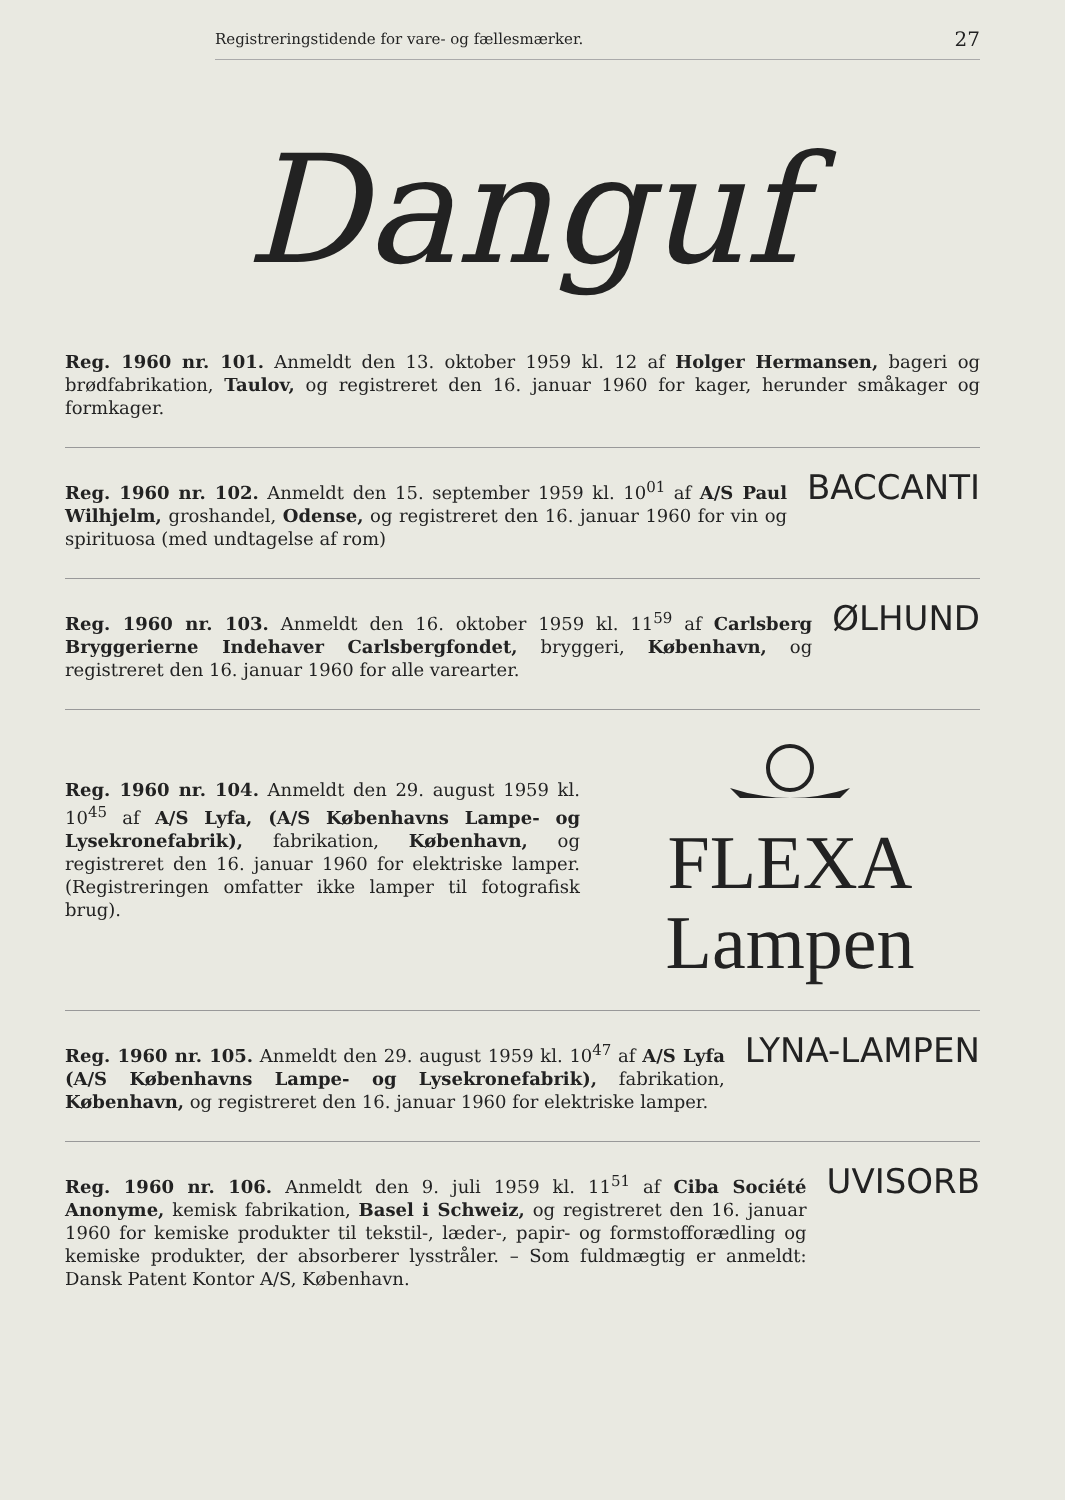Registreringstidende for vare- og fællesmærker. 27
Danguf
Reg. 1960 nr. 101. Anmeldt den 13. oktober 1959 kl. 12 af Holger Hermansen, bageri og brødfabrikation, Taulov, og registreret den 16. januar 1960 for kager, herunder småkager og formkager.
Reg. 1960 nr. 102. Anmeldt den 15. september 1959 kl. 10<sup>01</sup> af A/S Paul Wilhjelm, groshandel, Odense, og registreret den 16. januar 1960 for vin og spirituosa (med undtagelse af rom)
BACCANTI
Reg. 1960 nr. 103. Anmeldt den 16. oktober 1959 kl. 11<sup>59</sup> af Carlsberg Bryggerierne Indehaver Carlsbergfondet, bryggeri, København, og registreret den 16. januar 1960 for alle varearter.
ØLHUND
Reg. 1960 nr. 104. Anmeldt den 29. august 1959 kl. 10<sup>45</sup> af A/S Lyfa, (A/S Københavns Lampe- og Lysekronefabrik), fabrikation, København, og registreret den 16. januar 1960 for elektriske lamper. (Registreringen omfatter ikke lamper til fotografisk brug).
FLEXA
Lampen
Reg. 1960 nr. 105. Anmeldt den 29. august 1959 kl. 10<sup>47</sup> af A/S Lyfa (A/S Københavns Lampe- og Lysekronefabrik), fabrikation, København, og registreret den 16. januar 1960 for elektriske lamper.
LYNA-LAMPEN
Reg. 1960 nr. 106. Anmeldt den 9. juli 1959 kl. 11<sup>51</sup> af Ciba Société Anonyme, kemisk fabrikation, Basel i Schweiz, og registreret den 16. januar 1960 for kemiske produkter til tekstil-, læder-, papir- og formstofforædling og kemiske produkter, der absorberer lysstråler. – Som fuldmægtig er anmeldt: Dansk Patent Kontor A/S, København.
UVISORB